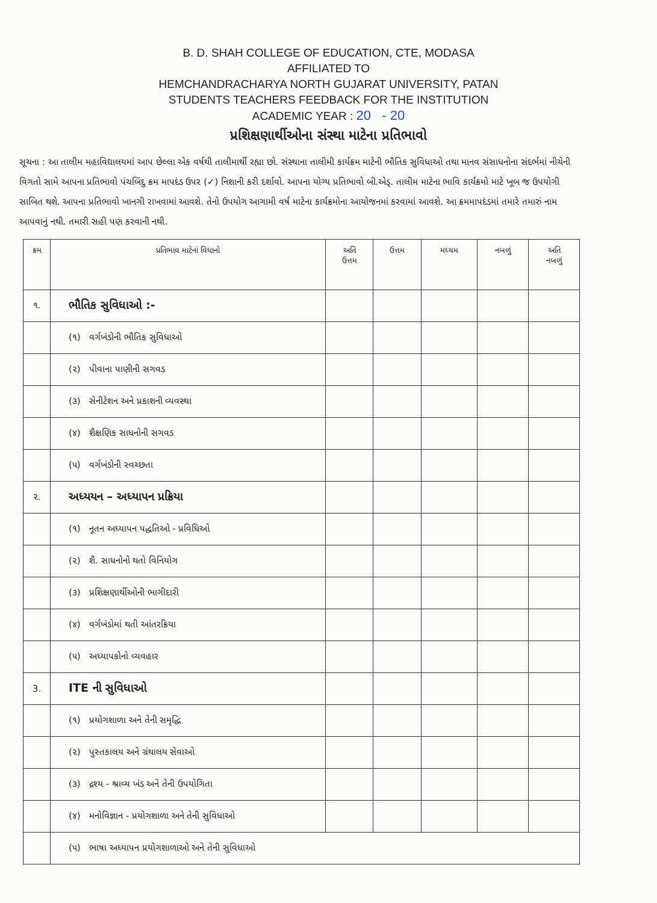B. D. SHAH COLLEGE OF EDUCATION, CTE, MODASA
AFFILIATED TO
HEMCHANDRACHARYA NORTH GUJARAT UNIVERSITY, PATAN
STUDENTS TEACHERS FEEDBACK FOR THE INSTITUTION
ACADEMIC YEAR : 20 - 20
પ્રશિક્ષણાર્થીઓના સંસ્થા માટેના પ્રતિભાવો
સૂચના : આ તાલીમ મહાવિદ્યાલયમાં આપ છેલ્લા એક વર્ષથી તાલીમાર્થી રહ્યા છો. સંસ્થાના તાલીમી કાર્યક્રમ માટેની ભૌતિક સુવિધાઓ તથા માનવ સંસાધનોના સંદર્ભમાં નીચેની વિગતો સામે આપના પ્રતિભાવો પંચબિંદુ ક્રમ માપદંડ ઉપર (✓) નિશાની કરી દર્શાવો. આપના યોગ્ય પ્રતિભાવો બી.એડ્. તાલીમ માટેના ભાવિ કાર્યક્રમો માટે ખૂબ જ ઉપયોગી સાબિત થશે. આપના પ્રતિભાવો ખાનગી રાખવામાં આવશે. તેનો ઉપયોગ આગામી વર્ષ માટેના કાર્યક્રમોના આયોજનમાં કરવામાં આવશે. આ ક્રમમાપદંડમાં તમારે તમારું નામ આપવાનું નથી. તમારી સહી પણ કરવાની નથી.
| ક્રમ | પ્રતિભાવ માટેનાં વિધાનો | અતિ ઉત્તમ | ઉત્તમ | મધ્યમ | નબળું | અતિ નબળું |
| --- | --- | --- | --- | --- | --- | --- |
| ૧. | ભૌતિક સુવિધાઓ :- | | | | | |
| | (૧) વર્ગખંડોની ભૌતિક સુવિધાઓ | | | | | |
| | (૨) પીવાના પાણીની સગવડ | | | | | |
| | (૩) સેનીટેશન અને પ્રકાશની વ્યવસ્થા | | | | | |
| | (૪) શૈક્ષણિક સાધનોની સગવડ | | | | | |
| | (૫) વર્ગખંડોની સ્વચ્છતા | | | | | |
| ૨. | અધ્યયન – અધ્યાપન પ્રક્રિયા | | | | | |
| | (૧) નૂતન અધ્યાપન પદ્ધતિઓ - પ્રવિધિઓ | | | | | |
| | (૨) શૈ. સાધનોનો થતો વિનિયોગ | | | | | |
| | (૩) પ્રશિક્ષણાર્થીઓની ભાગીદારી | | | | | |
| | (૪) વર્ગખંડોમાં થતી આંતરક્રિયા | | | | | |
| | (૫) અધ્યાપકોનો વ્યવહાર | | | | | |
| 3. | ITE ની સુવિધાઓ | | | | | |
| | (૧) પ્રયોગશાળા અને તેની સમૃદ્ધિ | | | | | |
| | (૨) પુસ્તકાલય અને ગ્રંથાલય સેવાઓ | | | | | |
| | (૩) દ્રશ્ય - શ્રાવ્ય ખંડ અને તેની ઉપયોગિતા | | | | | |
| | (૪) મનોવિજ્ઞાન - પ્રયોગશાળા અને તેની સુવિધાઓ | | | | | |
| | (૫) ભાષા અધ્યાપન પ્રયોગશાળાઓ અને તેની સુવિધાઓ | | | | | |